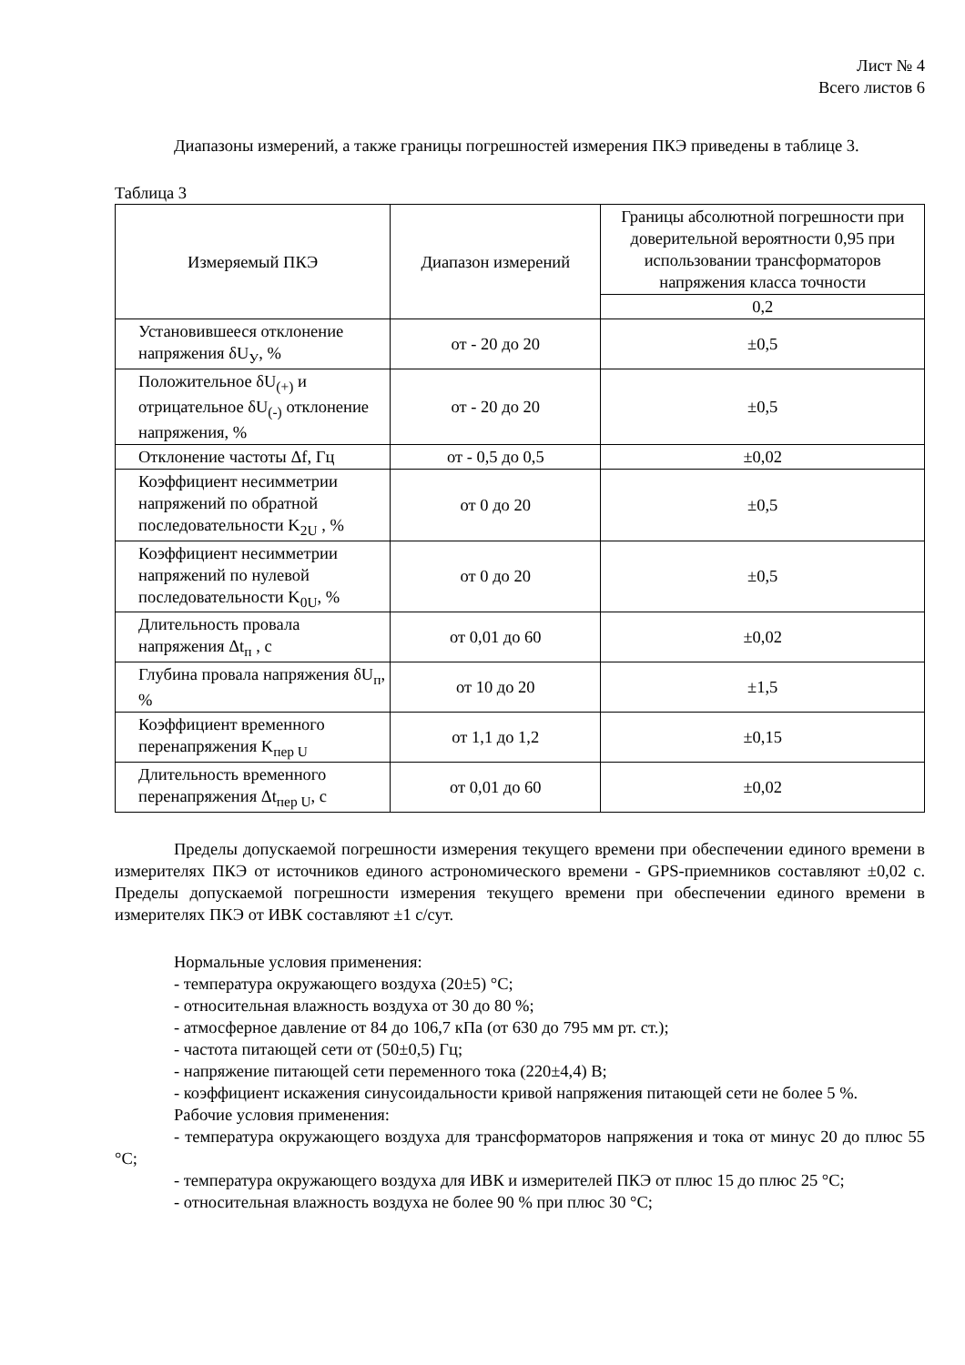Лист № 4
Всего листов 6
Диапазоны измерений, а также границы погрешностей измерения ПКЭ приведены в таблице 3.
Таблица 3
| Измеряемый ПКЭ | Диапазон измерений | Границы абсолютной погрешности при доверительной вероятности 0,95 при использовании трансформаторов напряжения класса точности |
| --- | --- | --- |
| | | 0,2 |
| Установившееся отклонение напряжения δU<sub>У</sub>, % | от - 20 до 20 | ±0,5 |
| Положительное δU<sub>(+)</sub> и отрицательное δU<sub>(-)</sub> отклонение напряжения, % | от - 20 до 20 | ±0,5 |
| Отклонение частоты Δf, Гц | от - 0,5 до 0,5 | ±0,02 |
| Коэффициент несимметрии напряжений по обратной последовательности K<sub>2U</sub> , % | от 0 до 20 | ±0,5 |
| Коэффициент несимметрии напряжений по нулевой последовательности K<sub>0U</sub>, % | от 0 до 20 | ±0,5 |
| Длительность провала напряжения Δt<sub>п</sub> , с | от 0,01 до 60 | ±0,02 |
| Глубина провала напряжения δU<sub>п</sub>, % | от 10 до 20 | ±1,5 |
| Коэффициент временного перенапряжения K<sub>пер U</sub> | от 1,1 до 1,2 | ±0,15 |
| Длительность временного перенапряжения Δt<sub>пер U</sub>, с | от 0,01 до 60 | ±0,02 |
Пределы допускаемой погрешности измерения текущего времени при обеспечении единого времени в измерителях ПКЭ от источников единого астрономического времени - GPS-приемников составляют ±0,02 с. Пределы допускаемой погрешности измерения текущего времени при обеспечении единого времени в измерителях ПКЭ от ИВК составляют ±1 с/сут.
Нормальные условия применения:
- температура окружающего воздуха (20±5) °С;
- относительная влажность воздуха от 30 до 80 %;
- атмосферное давление от 84 до 106,7 кПа (от 630 до 795 мм рт. ст.);
- частота питающей сети от (50±0,5) Гц;
- напряжение питающей сети переменного тока (220±4,4) В;
- коэффициент искажения синусоидальности кривой напряжения питающей сети не более 5 %.
Рабочие условия применения:
- температура окружающего воздуха для трансформаторов напряжения и тока от минус 20 до плюс 55 °С;
- температура окружающего воздуха для ИВК и измерителей ПКЭ от плюс 15 до плюс 25 °С;
- относительная влажность воздуха не более 90 % при плюс 30 °С;